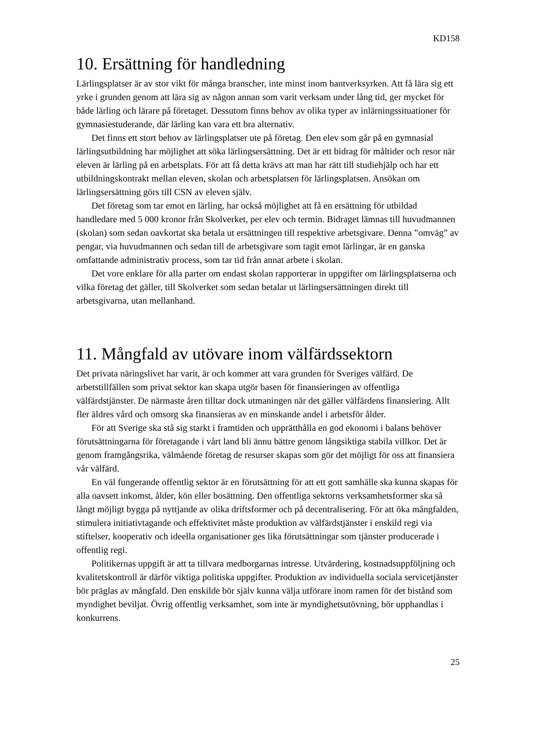KD158
10. Ersättning för handledning
Lärlingsplatser är av stor vikt för många branscher, inte minst inom hantverksyrken. Att få lära sig ett yrke i grunden genom att lära sig av någon annan som varit verksam under lång tid, ger mycket för både lärling och lärare på företaget. Dessutom finns behov av olika typer av inlärningssituationer för gymnasiestuderande, där lärling kan vara ett bra alternativ.
Det finns ett stort behov av lärlingsplatser ute på företag. Den elev som går på en gymnasial lärlingsutbildning har möjlighet att söka lärlingsersättning. Det är ett bidrag för måltider och resor när eleven är lärling på en arbetsplats. För att få detta krävs att man har rätt till studiehjälp och har ett utbildningskontrakt mellan eleven, skolan och arbetsplatsen för lärlingsplatsen. Ansökan om lärlingsersättning görs till CSN av eleven själv.
Det företag som tar emot en lärling, har också möjlighet att få en ersättning för utbildad handledare med 5 000 kronor från Skolverket, per elev och termin. Bidraget lämnas till huvudmannen (skolan) som sedan oavkortat ska betala ut ersättningen till respektive arbetsgivare. Denna ”omväg” av pengar, via huvudmannen och sedan till de arbetsgivare som tagit emot lärlingar, är en ganska omfattande administrativ process, som tar tid från annat arbete i skolan.
Det vore enklare för alla parter om endast skolan rapporterar in uppgifter om lärlingsplatserna och vilka företag det gäller, till Skolverket som sedan betalar ut lärlingsersättningen direkt till arbetsgivarna, utan mellanhand.
11. Mångfald av utövare inom välfärdssektorn
Det privata näringslivet har varit, är och kommer att vara grunden för Sveriges välfärd. De arbetstillfällen som privat sektor kan skapa utgör basen för finansieringen av offentliga välfärdstjänster. De närmaste åren tilltar dock utmaningen när det gäller välfärdens finansiering. Allt fler äldres vård och omsorg ska finansieras av en minskande andel i arbetsför ålder.
För att Sverige ska stå sig starkt i framtiden och upprätthålla en god ekonomi i balans behöver förutsättningarna för företagande i vårt land bli ännu bättre genom långsiktiga stabila villkor. Det är genom framgångsrika, välmående företag de resurser skapas som gör det möjligt för oss att finansiera vår välfärd.
En väl fungerande offentlig sektor är en förutsättning för att ett gott samhälle ska kunna skapas för alla oavsett inkomst, ålder, kön eller bosättning. Den offentliga sektorns verksamhetsformer ska så långt möjligt bygga på nyttjande av olika driftsformer och på decentralisering. För att öka mångfalden, stimulera initiativtagande och effektivitet måste produktion av välfärdstjänster i enskild regi via stiftelser, kooperativ och ideella organisationer ges lika förutsättningar som tjänster producerade i offentlig regi.
Politikernas uppgift är att ta tillvara medborgarnas intresse. Utvärdering, kostnadsuppföljning och kvalitetskontroll är därför viktiga politiska uppgifter. Produktion av individuella sociala servicetjänster bör präglas av mångfald. Den enskilde bör själv kunna välja utförare inom ramen för det bistånd som myndighet beviljat. Övrig offentlig verksamhet, som inte är myndighetsutövning, bör upphandlas i konkurrens.
25